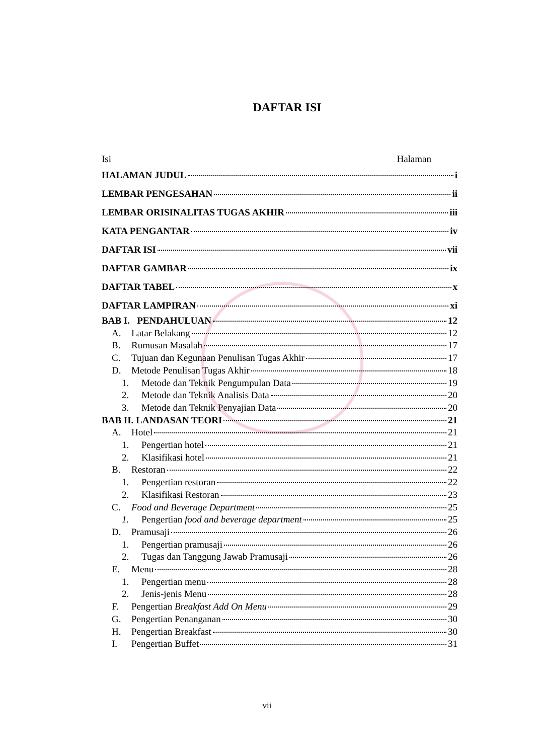DAFTAR ISI
Isi Halaman
HALAMAN JUDUL i
LEMBAR PENGESAHAN ii
LEMBAR ORISINALITAS TUGAS AKHIR iii
KATA PENGANTAR iv
DAFTAR ISI vii
DAFTAR GAMBAR ix
DAFTAR TABEL x
DAFTAR LAMPIRAN xi
BAB I. PENDAHULUAN 12
A. Latar Belakang 12
B. Rumusan Masalah 17
C. Tujuan dan Kegunaan Penulisan Tugas Akhir 17
D. Metode Penulisan Tugas Akhir 18
1. Metode dan Teknik Pengumpulan Data 19
2. Metode dan Teknik Analisis Data 20
3. Metode dan Teknik Penyajian Data 20
BAB II. LANDASAN TEORI 21
A. Hotel 21
1. Pengertian hotel 21
2. Klasifikasi hotel 21
B. Restoran 22
1. Pengertian restoran 22
2. Klasifikasi Restoran 23
C. Food and Beverage Department 25
1. Pengertian food and beverage department 25
D. Pramusaji 26
1. Pengertian pramusaji 26
2. Tugas dan Tanggung Jawab Pramusaji 26
E. Menu 28
1. Pengertian menu 28
2. Jenis-jenis Menu 28
F. Pengertian Breakfast Add On Menu 29
G. Pengertian Penanganan 30
H. Pengertian Breakfast 30
I. Pengertian Buffet 31
vii